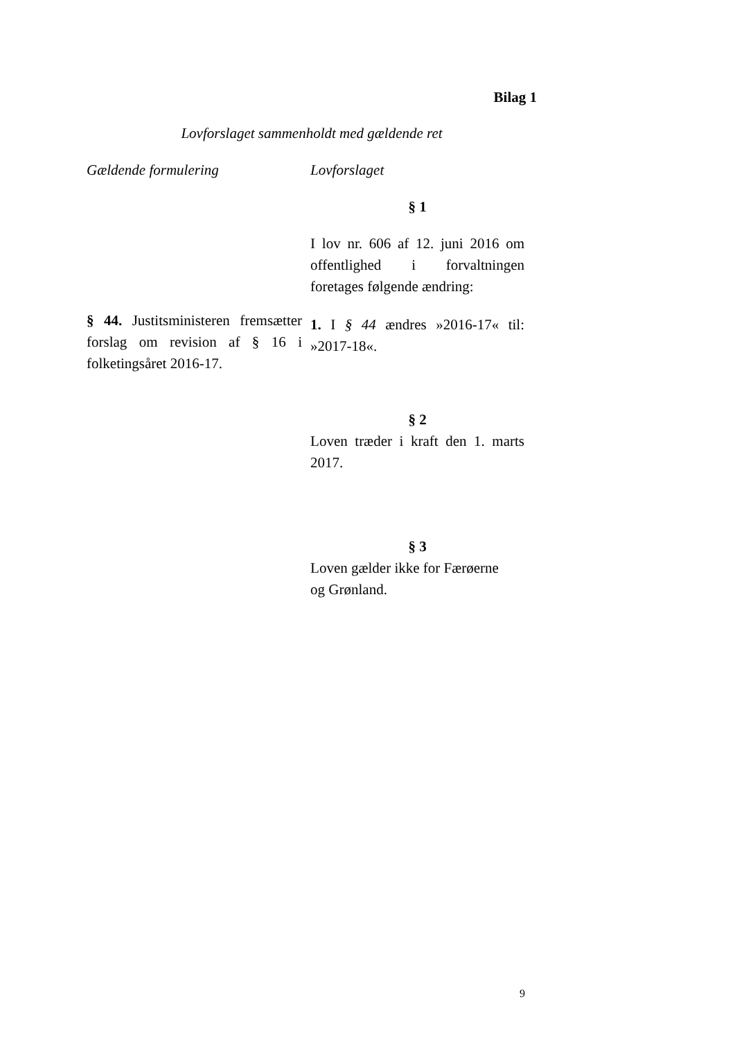Bilag 1
Lovforslaget sammenholdt med gældende ret
| Gældende formulering | Lovforslaget |
| --- | --- |
| | § 1 |
| | I lov nr. 606 af 12. juni 2016 om offentlighed i forvaltningen foretages følgende ændring: |
| § 44. Justitsministeren fremsætter forslag om revision af § 16 i folketingsåret 2016-17. | 1. I § 44 ændres »2016-17« til: »2017-18«. |
| | § 2 |
| | Loven træder i kraft den 1. marts 2017. |
| | § 3 |
| | Loven gælder ikke for Færøerne og Grønland. |
9